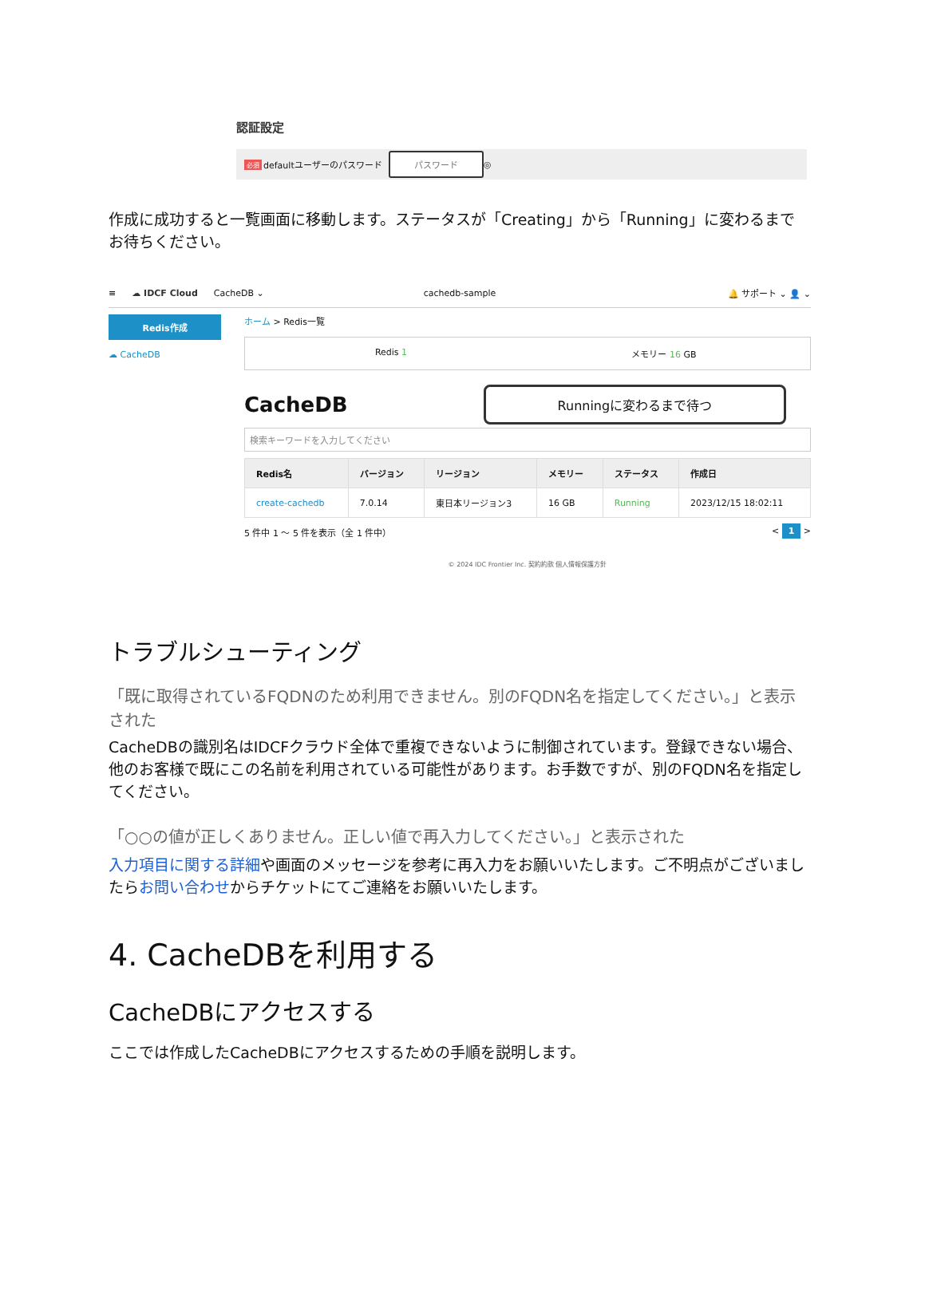認証設定
必須 defaultユーザーのパスワード パスワード ◎
作成に成功すると一覧画面に移動します。ステータスが「Creating」から「Running」に変わるまでお待ちください。
≡ ☁ IDCF Cloud CacheDB ⌄ cachedb-sample 🔔 サポート ⌄ 👤 ⌄
Redis作成
☁ CacheDB
ホーム > Redis一覧
Redis 1 メモリー 16 GB
CacheDB Runningに変わるまで待つ
検索キーワードを入力してください
| Redis名 | バージョン | リージョン | メモリー | ステータス | 作成日 |
| --- | --- | --- | --- | --- | --- |
| create-cachedb | 7.0.14 | 東日本リージョン3 | 16 GB | Running | 2023/12/15 18:02:11 |
5 件中 1 ～ 5 件を表示（全 1 件中） < 1 >
© 2024 IDC Frontier Inc. 契約約款 個人情報保護方針
トラブルシューティング
「既に取得されているFQDNのため利用できません。別のFQDN名を指定してください。」と表示された
CacheDBの識別名はIDCFクラウド全体で重複できないように制御されています。登録できない場合、他のお客様で既にこの名前を利用されている可能性があります。お手数ですが、別のFQDN名を指定してください。
「○○の値が正しくありません。正しい値で再入力してください。」と表示された
入力項目に関する詳細や画面のメッセージを参考に再入力をお願いいたします。ご不明点がございましたらお問い合わせからチケットにてご連絡をお願いいたします。
4. CacheDBを利用する
CacheDBにアクセスする
ここでは作成したCacheDBにアクセスするための手順を説明します。